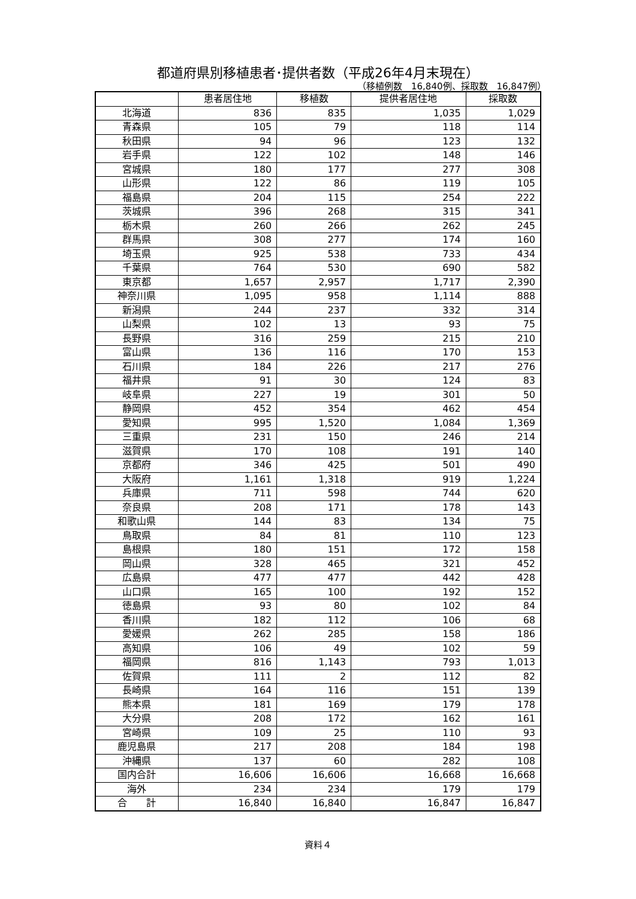都道府県別移植患者･提供者数（平成26年4月末現在）
（移植例数　16,840例、採取数　16,847例）
| | 患者居住地 | 移植数 | 提供者居住地 | 採取数 |
| --- | --- | --- | --- | --- |
| 北海道 | 836 | 835 | 1,035 | 1,029 |
| 青森県 | 105 | 79 | 118 | 114 |
| 秋田県 | 94 | 96 | 123 | 132 |
| 岩手県 | 122 | 102 | 148 | 146 |
| 宮城県 | 180 | 177 | 277 | 308 |
| 山形県 | 122 | 86 | 119 | 105 |
| 福島県 | 204 | 115 | 254 | 222 |
| 茨城県 | 396 | 268 | 315 | 341 |
| 栃木県 | 260 | 266 | 262 | 245 |
| 群馬県 | 308 | 277 | 174 | 160 |
| 埼玉県 | 925 | 538 | 733 | 434 |
| 千葉県 | 764 | 530 | 690 | 582 |
| 東京都 | 1,657 | 2,957 | 1,717 | 2,390 |
| 神奈川県 | 1,095 | 958 | 1,114 | 888 |
| 新潟県 | 244 | 237 | 332 | 314 |
| 山梨県 | 102 | 13 | 93 | 75 |
| 長野県 | 316 | 259 | 215 | 210 |
| 富山県 | 136 | 116 | 170 | 153 |
| 石川県 | 184 | 226 | 217 | 276 |
| 福井県 | 91 | 30 | 124 | 83 |
| 岐阜県 | 227 | 19 | 301 | 50 |
| 静岡県 | 452 | 354 | 462 | 454 |
| 愛知県 | 995 | 1,520 | 1,084 | 1,369 |
| 三重県 | 231 | 150 | 246 | 214 |
| 滋賀県 | 170 | 108 | 191 | 140 |
| 京都府 | 346 | 425 | 501 | 490 |
| 大阪府 | 1,161 | 1,318 | 919 | 1,224 |
| 兵庫県 | 711 | 598 | 744 | 620 |
| 奈良県 | 208 | 171 | 178 | 143 |
| 和歌山県 | 144 | 83 | 134 | 75 |
| 鳥取県 | 84 | 81 | 110 | 123 |
| 島根県 | 180 | 151 | 172 | 158 |
| 岡山県 | 328 | 465 | 321 | 452 |
| 広島県 | 477 | 477 | 442 | 428 |
| 山口県 | 165 | 100 | 192 | 152 |
| 徳島県 | 93 | 80 | 102 | 84 |
| 香川県 | 182 | 112 | 106 | 68 |
| 愛媛県 | 262 | 285 | 158 | 186 |
| 高知県 | 106 | 49 | 102 | 59 |
| 福岡県 | 816 | 1,143 | 793 | 1,013 |
| 佐賀県 | 111 | 2 | 112 | 82 |
| 長崎県 | 164 | 116 | 151 | 139 |
| 熊本県 | 181 | 169 | 179 | 178 |
| 大分県 | 208 | 172 | 162 | 161 |
| 宮崎県 | 109 | 25 | 110 | 93 |
| 鹿児島県 | 217 | 208 | 184 | 198 |
| 沖縄県 | 137 | 60 | 282 | 108 |
| 国内合計 | 16,606 | 16,606 | 16,668 | 16,668 |
| 海外 | 234 | 234 | 179 | 179 |
| 合 計 | 16,840 | 16,840 | 16,847 | 16,847 |
資料４